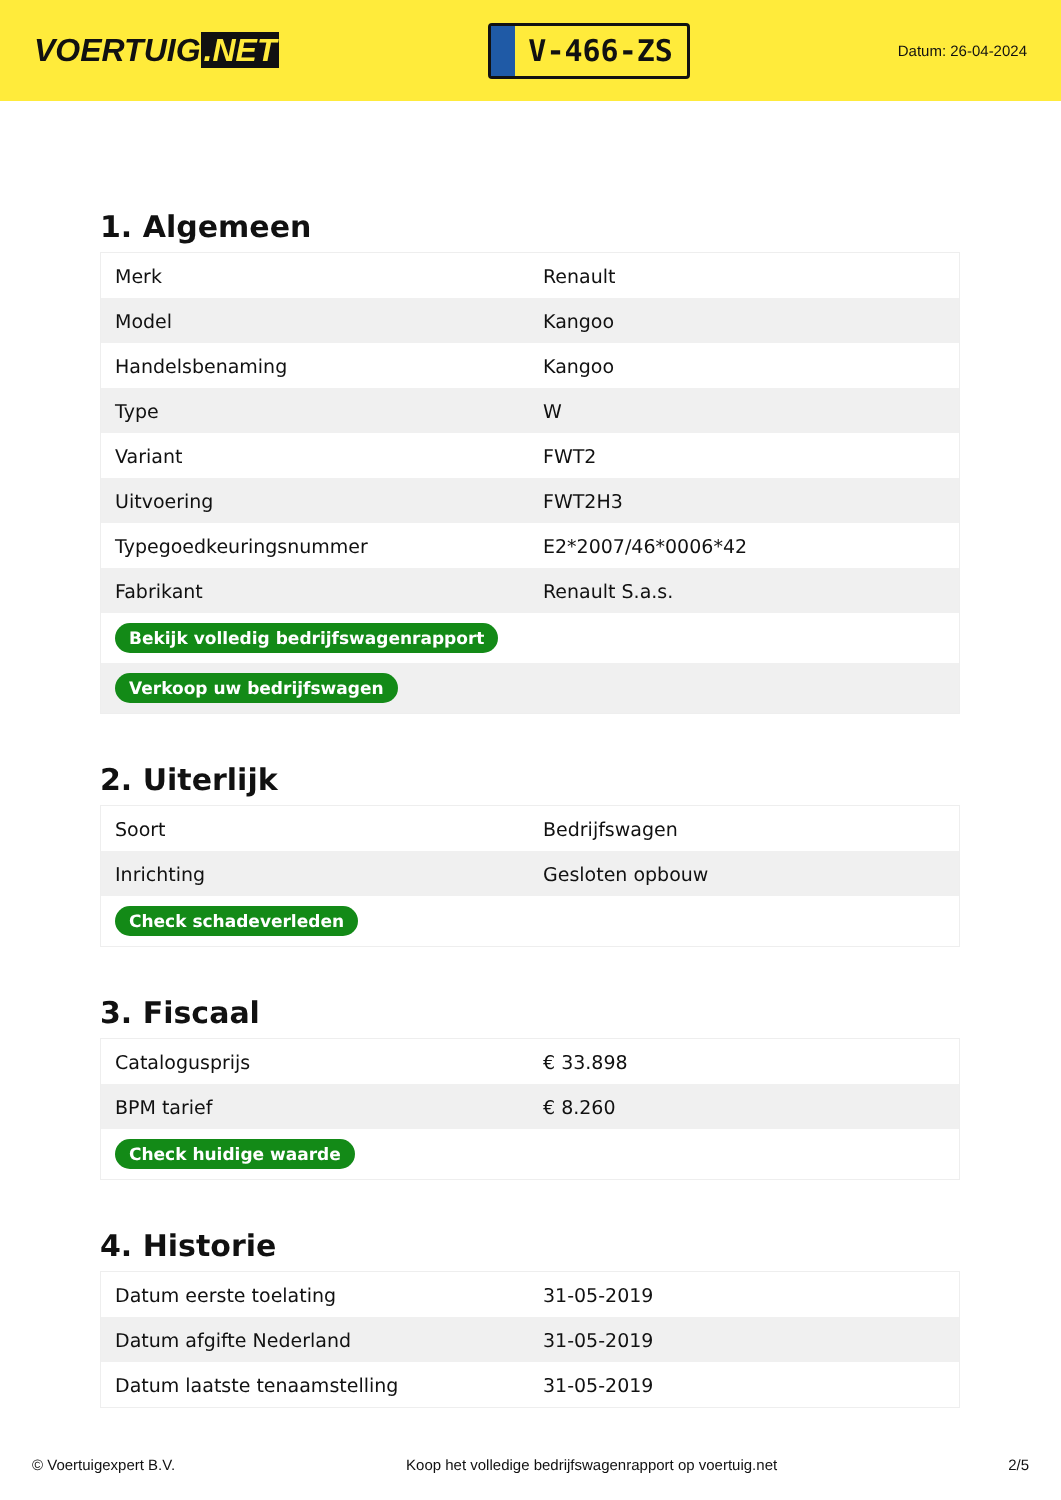VOERTUIG.NET
V-466-ZS
Datum: 26-04-2024
1. Algemeen
| Merk | Renault |
| Model | Kangoo |
| Handelsbenaming | Kangoo |
| Type | W |
| Variant | FWT2 |
| Uitvoering | FWT2H3 |
| Typegoedkeuringsnummer | E2*2007/46*0006*42 |
| Fabrikant | Renault S.a.s. |
| Bekijk volledig bedrijfswagenrapport | |
| Verkoop uw bedrijfswagen | |
2. Uiterlijk
| Soort | Bedrijfswagen |
| Inrichting | Gesloten opbouw |
| Check schadeverleden | |
3. Fiscaal
| Catalogusprijs | € 33.898 |
| BPM tarief | € 8.260 |
| Check huidige waarde | |
4. Historie
| Datum eerste toelating | 31-05-2019 |
| Datum afgifte Nederland | 31-05-2019 |
| Datum laatste tenaamstelling | 31-05-2019 |
© Voertuigexpert B.V. Koop het volledige bedrijfswagenrapport op voertuig.net 2/5